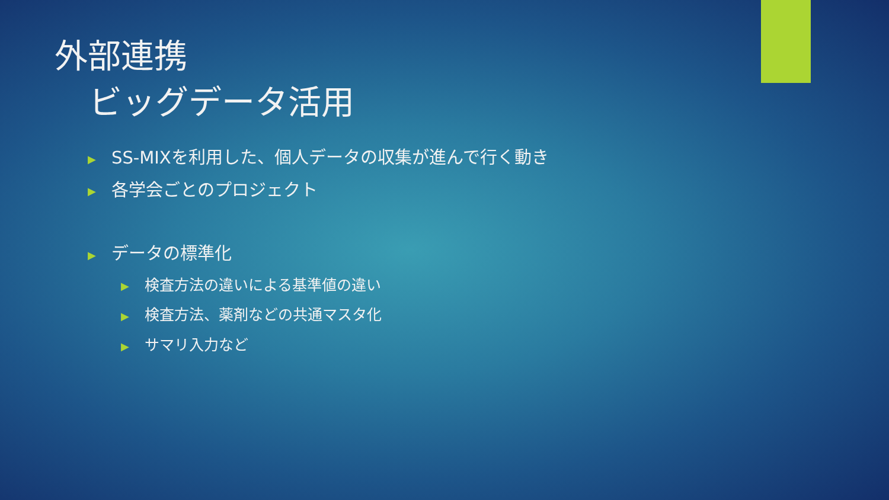外部連携
ビッグデータ活用
▶ SS-MIXを利用した、個人データの収集が進んで行く動き
▶ 各学会ごとのプロジェクト
▶ データの標準化
▶ 検査方法の違いによる基準値の違い
▶ 検査方法、薬剤などの共通マスタ化
▶ サマリ入力など